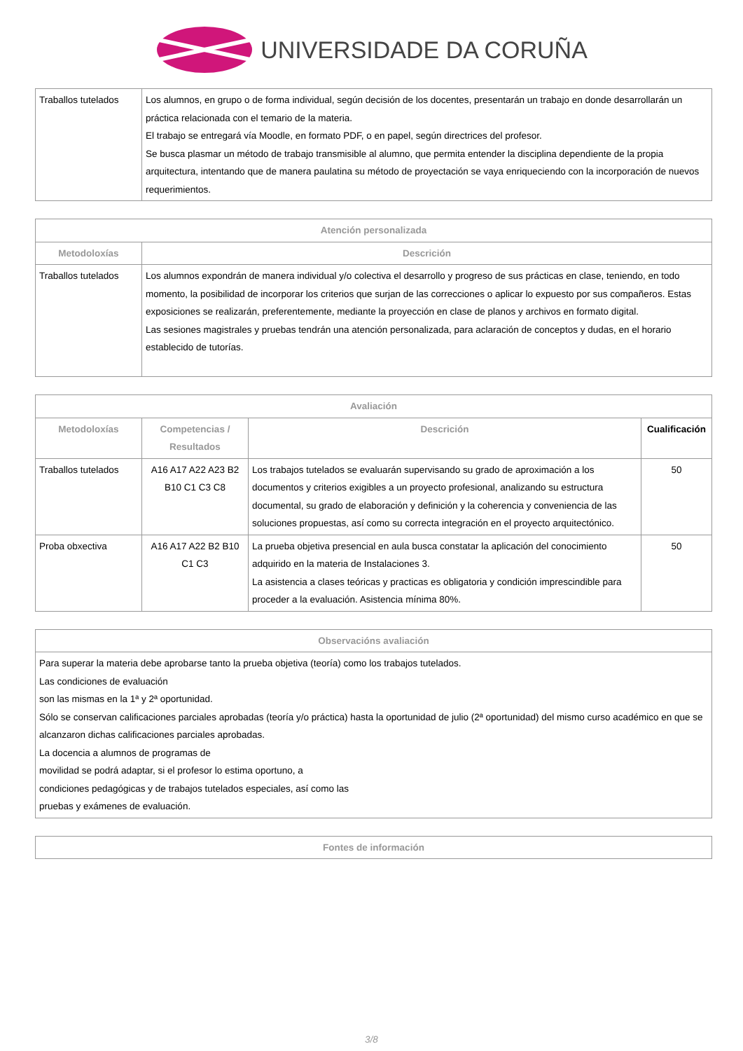UNIVERSIDADE DA CORUÑA
| Traballos tutelados | Los alumnos, en grupo o de forma individual, según decisión de los docentes, presentarán un trabajo en donde desarrollarán un práctica relacionada con el temario de la materia. El trabajo se entregará vía Moodle, en formato PDF, o en papel, según directrices del profesor. Se busca plasmar un método de trabajo transmisible al alumno, que permita entender la disciplina dependiente de la propia arquitectura, intentando que de manera paulatina su método de proyectación se vaya enriqueciendo con la incorporación de nuevos requerimientos. |
| Atención personalizada | |
| --- | --- |
| Metodoloxías | Descrición |
| Traballos tutelados | Los alumnos expondrán de manera individual y/o colectiva el desarrollo y progreso de sus prácticas en clase, teniendo, en todo momento, la posibilidad de incorporar los criterios que surjan de las correcciones o aplicar lo expuesto por sus compañeros. Estas exposiciones se realizarán, preferentemente, mediante la proyección en clase de planos y archivos en formato digital. Las sesiones magistrales y pruebas tendrán una atención personalizada, para aclaración de conceptos y dudas, en el horario establecido de tutorías. |
| Avaliación | | | |
| --- | --- | --- | --- |
| Metodoloxías | Competencias / Resultados | Descrición | Cualificación |
| Traballos tutelados | A16 A17 A22 A23 B2 B10 C1 C3 C8 | Los trabajos tutelados se evaluarán supervisando su grado de aproximación a los documentos y criterios exigibles a un proyecto profesional, analizando su estructura documental, su grado de elaboración y definición y la coherencia y conveniencia de las soluciones propuestas, así como su correcta integración en el proyecto arquitectónico. | 50 |
| Proba obxectiva | A16 A17 A22 B2 B10 C1 C3 | La prueba objetiva presencial en aula busca constatar la aplicación del conocimiento adquirido en la materia de Instalaciones 3. La asistencia a clases teóricas y practicas es obligatoria y condición imprescindible para proceder a la evaluación. Asistencia mínima 80%. | 50 |
| Observacións avaliación |
| --- |
| Para superar la materia debe aprobarse tanto la prueba objetiva (teoría) como los trabajos tutelados. Las condiciones de evaluación son las mismas en la 1ª y 2ª oportunidad. Sólo se conservan calificaciones parciales aprobadas (teoría y/o práctica) hasta la oportunidad de julio (2ª oportunidad) del mismo curso académico en que se alcanzaron dichas calificaciones parciales aprobadas. La docencia a alumnos de programas de movilidad se podrá adaptar, si el profesor lo estima oportuno, a condiciones pedagógicas y de trabajos tutelados especiales, así como las pruebas y exámenes de evaluación. |
| Fontes de información |
| --- |
3/8